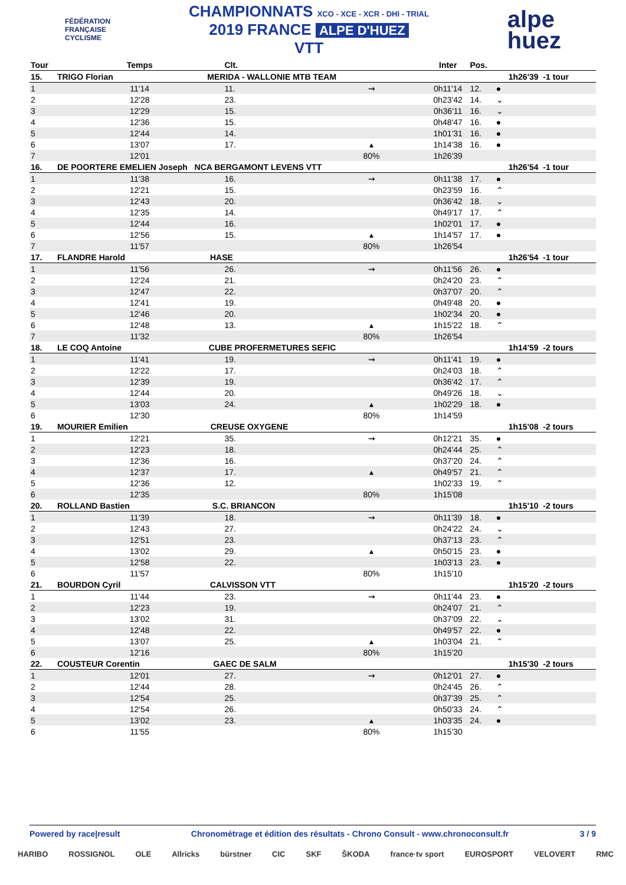FÉDÉRATION
FRANÇAISE
CYCLISME
CHAMPIONNATS XCO - XCE - XCR - DHI - TRIAL
2019 FRANCE ALPE D'HUEZ
VTT
alpe
huez
| Tour | Temps | Clt. | | Inter | Pos. | | |
| --- | --- | --- | --- | --- | --- | --- | --- |
| 15. | TRIGO Florian MERIDA - WALLONIE MTB TEAM | | | | | | 1h26'39 -1 tour |
| 1 | 11'14 | 11. | ⇝ | 0h11'14 | 12. | ● | |
| 2 | 12'28 | 23. | | 0h23'42 | 14. | ⌄ | |
| 3 | 12'29 | 15. | | 0h36'11 | 16. | ⌄ | |
| 4 | 12'36 | 15. | | 0h48'47 | 16. | ● | |
| 5 | 12'44 | 14. | | 1h01'31 | 16. | ● | |
| 6 | 13'07 | 17. | ▴ | 1h14'38 | 16. | ● | |
| 7 | 12'01 | | 80% | 1h26'39 | | | |
| 16. | DE POORTERE EMELIEN Joseph NCA BERGAMONT LEVENS VTT | | | | | | 1h26'54 -1 tour |
| 1 | 11'38 | 16. | ⇝ | 0h11'38 | 17. | ● | |
| 2 | 12'21 | 15. | | 0h23'59 | 16. | ⌃ | |
| 3 | 12'43 | 20. | | 0h36'42 | 18. | ⌄ | |
| 4 | 12'35 | 14. | | 0h49'17 | 17. | ⌃ | |
| 5 | 12'44 | 16. | | 1h02'01 | 17. | ● | |
| 6 | 12'56 | 15. | ▴ | 1h14'57 | 17. | ● | |
| 7 | 11'57 | | 80% | 1h26'54 | | | |
| 17. | FLANDRE Harold HASE | | | | | | 1h26'54 -1 tour |
| 1 | 11'56 | 26. | ⇝ | 0h11'56 | 26. | ● | |
| 2 | 12'24 | 21. | | 0h24'20 | 23. | ⌃ | |
| 3 | 12'47 | 22. | | 0h37'07 | 20. | ⌃ | |
| 4 | 12'41 | 19. | | 0h49'48 | 20. | ● | |
| 5 | 12'46 | 20. | | 1h02'34 | 20. | ● | |
| 6 | 12'48 | 13. | ▴ | 1h15'22 | 18. | ⌃ | |
| 7 | 11'32 | | 80% | 1h26'54 | | | |
| 18. | LE COQ Antoine CUBE PROFERMETURES SEFIC | | | | | | 1h14'59 -2 tours |
| 1 | 11'41 | 19. | ⇝ | 0h11'41 | 19. | ● | |
| 2 | 12'22 | 17. | | 0h24'03 | 18. | ⌃ | |
| 3 | 12'39 | 19. | | 0h36'42 | 17. | ⌃ | |
| 4 | 12'44 | 20. | | 0h49'26 | 18. | ⌄ | |
| 5 | 13'03 | 24. | ▴ | 1h02'29 | 18. | ● | |
| 6 | 12'30 | | 80% | 1h14'59 | | | |
| 19. | MOURIER Emilien CREUSE OXYGENE | | | | | | 1h15'08 -2 tours |
| 1 | 12'21 | 35. | ⇝ | 0h12'21 | 35. | ● | |
| 2 | 12'23 | 18. | | 0h24'44 | 25. | ⌃ | |
| 3 | 12'36 | 16. | | 0h37'20 | 24. | ⌃ | |
| 4 | 12'37 | 17. | ▴ | 0h49'57 | 21. | ⌃ | |
| 5 | 12'36 | 12. | | 1h02'33 | 19. | ⌃ | |
| 6 | 12'35 | | 80% | 1h15'08 | | | |
| 20. | ROLLAND Bastien S.C. BRIANCON | | | | | | 1h15'10 -2 tours |
| 1 | 11'39 | 18. | ⇝ | 0h11'39 | 18. | ● | |
| 2 | 12'43 | 27. | | 0h24'22 | 24. | ⌄ | |
| 3 | 12'51 | 23. | | 0h37'13 | 23. | ⌃ | |
| 4 | 13'02 | 29. | ▴ | 0h50'15 | 23. | ● | |
| 5 | 12'58 | 22. | | 1h03'13 | 23. | ● | |
| 6 | 11'57 | | 80% | 1h15'10 | | | |
| 21. | BOURDON Cyril CALVISSON VTT | | | | | | 1h15'20 -2 tours |
| 1 | 11'44 | 23. | ⇝ | 0h11'44 | 23. | ● | |
| 2 | 12'23 | 19. | | 0h24'07 | 21. | ⌃ | |
| 3 | 13'02 | 31. | | 0h37'09 | 22. | ⌄ | |
| 4 | 12'48 | 22. | | 0h49'57 | 22. | ● | |
| 5 | 13'07 | 25. | ▴ | 1h03'04 | 21. | ⌃ | |
| 6 | 12'16 | | 80% | 1h15'20 | | | |
| 22. | COUSTEUR Corentin GAEC DE SALM | | | | | | 1h15'30 -2 tours |
| 1 | 12'01 | 27. | ⇝ | 0h12'01 | 27. | ● | |
| 2 | 12'44 | 28. | | 0h24'45 | 26. | ⌃ | |
| 3 | 12'54 | 25. | | 0h37'39 | 25. | ⌃ | |
| 4 | 12'54 | 26. | | 0h50'33 | 24. | ⌃ | |
| 5 | 13'02 | 23. | ▴ | 1h03'35 | 24. | ● | |
| 6 | 11'55 | | 80% | 1h15'30 | | | |
Powered by race|result Chronométrage et édition des résultats - Chrono Consult - www.chronoconsult.fr 3 / 9
HARIBO ROSSIGNOL OLE Allricks bürstner CIC SKF ŠKODA france·tv sport EUROSPORT VELOVERT RMC